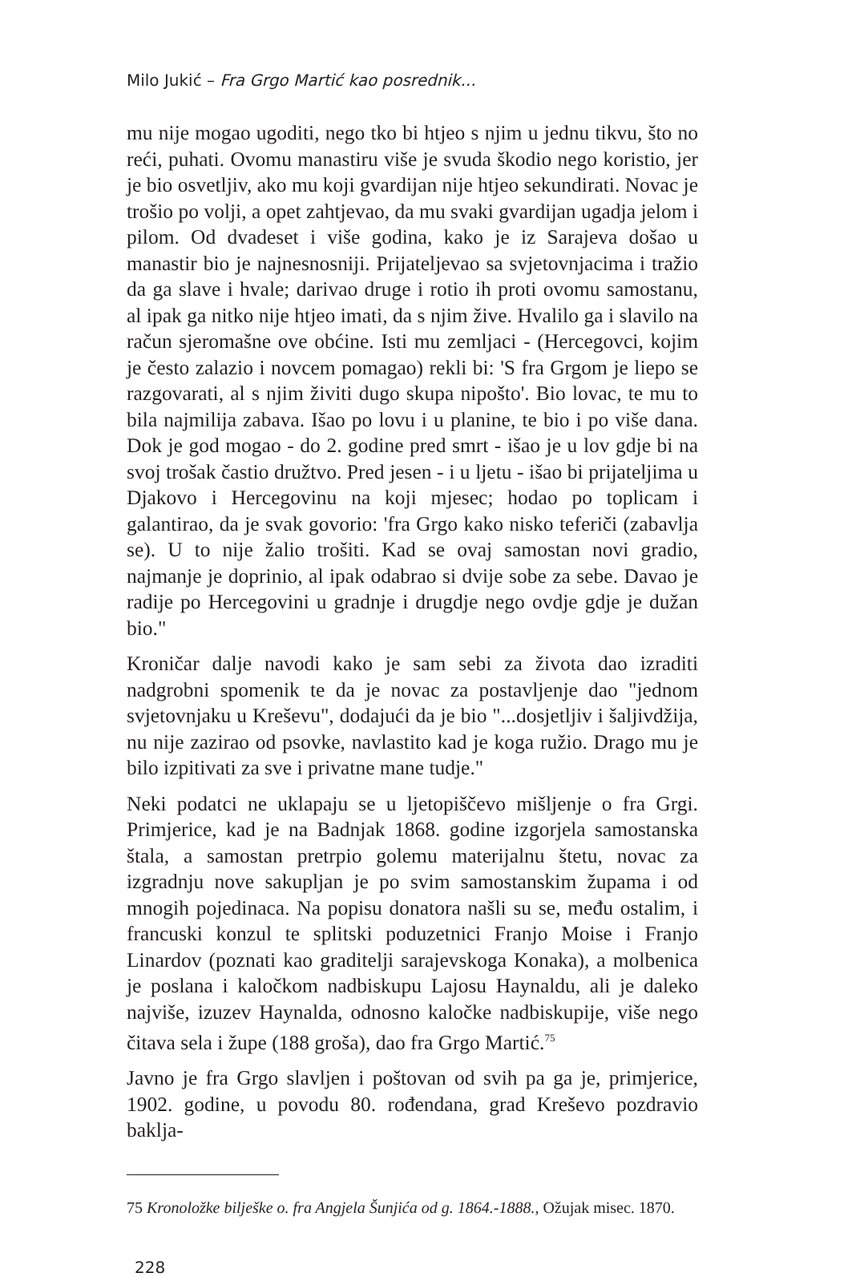Milo Jukić – Fra Grgo Martić kao posrednik...
mu nije mogao ugoditi, nego tko bi htjeo s njim u jednu tikvu, što no reći, puhati. Ovomu manastiru više je svuda škodio nego koristio, jer je bio osvetljiv, ako mu koji gvardijan nije htjeo sekundirati. Novac je trošio po volji, a opet zahtjevao, da mu svaki gvardijan ugadja jelom i pilom. Od dvadeset i više godina, kako je iz Sarajeva došao u manastir bio je najnesnosniji. Prijateljevao sa svjetovnjacima i tražio da ga slave i hvale; darivao druge i rotio ih proti ovomu samostanu, al ipak ga nitko nije htjeo imati, da s njim žive. Hvalilo ga i slavilo na račun sjeromašne ove obćine. Isti mu zemljaci - (Hercegovci, kojim je često zalazio i novcem pomagao) rekli bi: 'S fra Grgom je liepo se razgovarati, al s njim živiti dugo skupa nipošto'. Bio lovac, te mu to bila najmilija zabava. Išao po lovu i u planine, te bio i po više dana. Dok je god mogao - do 2. godine pred smrt - išao je u lov gdje bi na svoj trošak častio družtvo. Pred jesen - i u ljetu - išao bi prijateljima u Djakovo i Hercegovinu na koji mjesec; hodao po toplicam i galantirao, da je svak govorio: 'fra Grgo kako nisko teferiči (zabavlja se). U to nije žalio trošiti. Kad se ovaj samostan novi gradio, najmanje je doprinio, al ipak odabrao si dvije sobe za sebe. Davao je radije po Hercegovini u gradnje i drugdje nego ovdje gdje je dužan bio."
Kroničar dalje navodi kako je sam sebi za života dao izraditi nadgrobni spomenik te da je novac za postavljenje dao "jednom svjetovnjaku u Kreševu", dodajući da je bio "...dosjetljiv i šaljivdžija, nu nije zazirao od psovke, navlastito kad je koga ružio. Drago mu je bilo izpitivati za sve i privatne mane tudje."
Neki podatci ne uklapaju se u ljetopiščevo mišljenje o fra Grgi. Primjerice, kad je na Badnjak 1868. godine izgorjela samostanska štala, a samostan pretrpio golemu materijalnu štetu, novac za izgradnju nove sakupljan je po svim samostanskim župama i od mnogih pojedinaca. Na popisu donatora našli su se, među ostalim, i francuski konzul te splitski poduzetnici Franjo Moise i Franjo Linardov (poznati kao graditelji sarajevskoga Konaka), a molbenica je poslana i kaločkom nadbiskupu Lajosu Haynaldu, ali je daleko najviše, izuzev Haynalda, odnosno kaločke nadbiskupije, više nego čitava sela i župe (188 groša), dao fra Grgo Martić.<sup>75</sup>
Javno je fra Grgo slavljen i poštovan od svih pa ga je, primjerice, 1902. godine, u povodu 80. rođendana, grad Kreševo pozdravio baklja-
75 Kronoložke bilješke o. fra Angjela Šunjića od g. 1864.-1888., Ožujak misec. 1870.
228